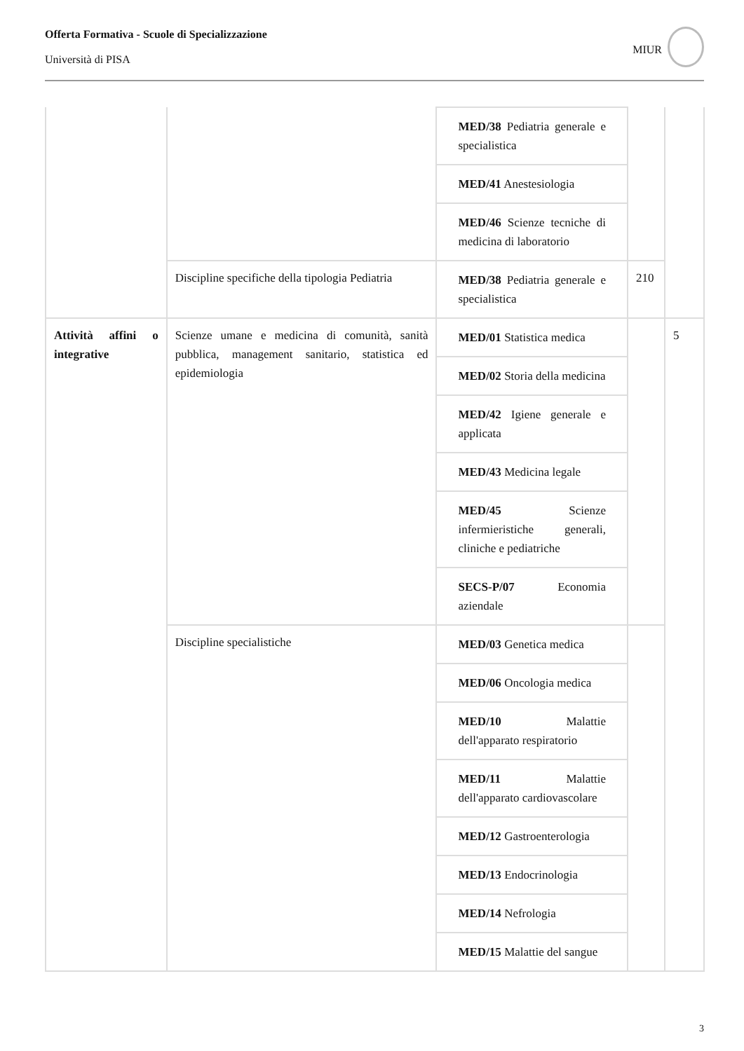Offerta Formativa - Scuole di Specializzazione
Università di PISA
MIUR
| | | MED/38 Pediatria generale e specialistica | | |
| | | MED/41 Anestesiologia | | |
| | | MED/46 Scienze tecniche di medicina di laboratorio | | |
| | Discipline specifiche della tipologia Pediatria | MED/38 Pediatria generale e specialistica | 210 | |
| Attività affini o integrative | Scienze umane e medicina di comunità, sanità pubblica, management sanitario, statistica ed epidemiologia | MED/01 Statistica medica | | 5 |
| | | MED/02 Storia della medicina | | |
| | | MED/42 Igiene generale e applicata | | |
| | | MED/43 Medicina legale | | |
| | | MED/45 Scienze infermieristiche generali, cliniche e pediatriche | | |
| | | SECS-P/07 Economia aziendale | | |
| | Discipline specialistiche | MED/03 Genetica medica | | |
| | | MED/06 Oncologia medica | | |
| | | MED/10 Malattie dell'apparato respiratorio | | |
| | | MED/11 Malattie dell'apparato cardiovascolare | | |
| | | MED/12 Gastroenterologia | | |
| | | MED/13 Endocrinologia | | |
| | | MED/14 Nefrologia | | |
| | | MED/15 Malattie del sangue | | |
3